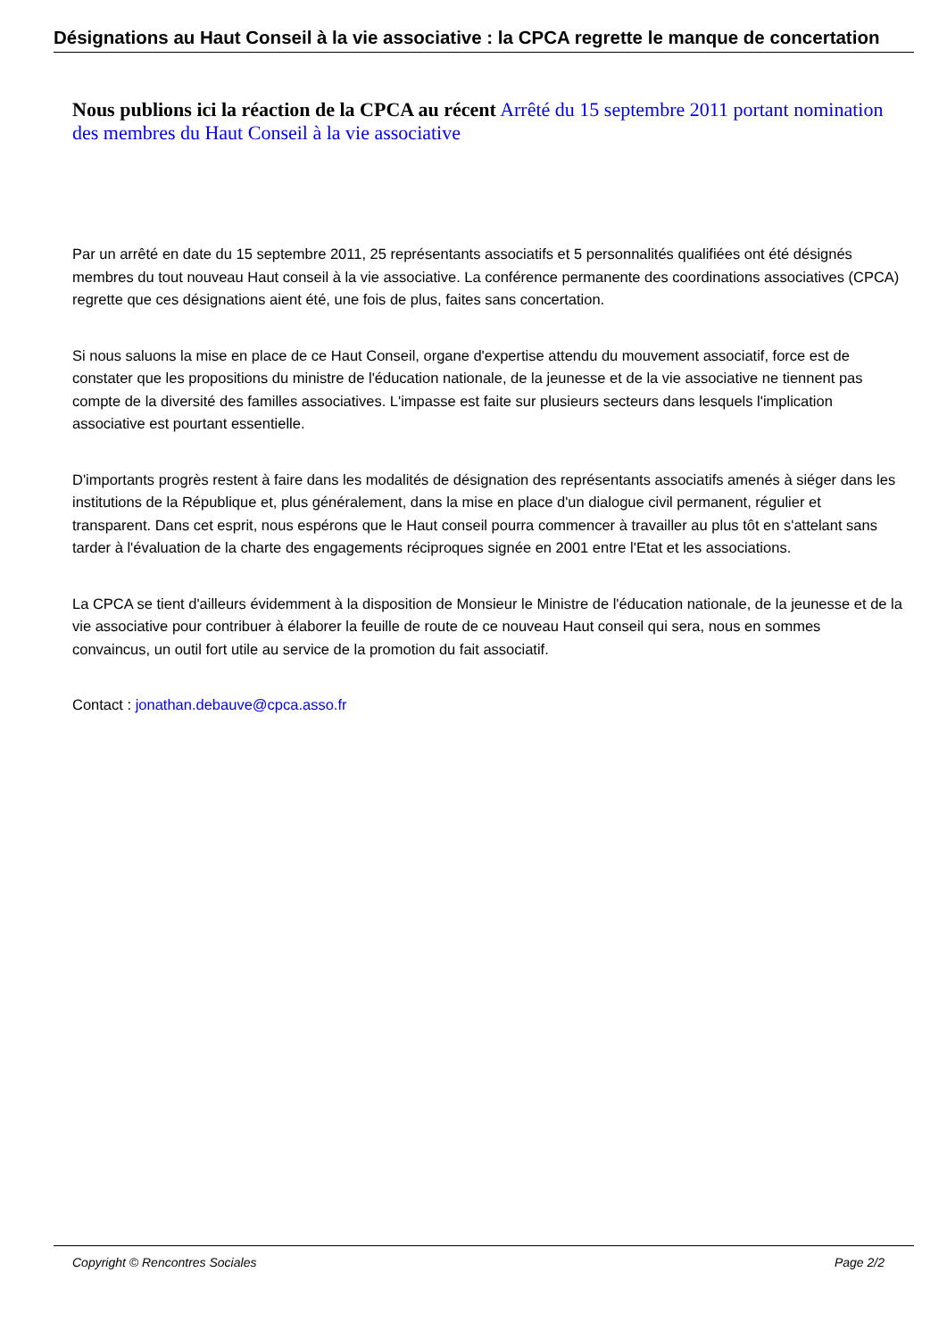Désignations au Haut Conseil à la vie associative : la CPCA regrette le manque de concertation
Nous publions ici la réaction de la CPCA au récent Arrêté du 15 septembre 2011 portant nomination des membres du Haut Conseil à la vie associative
Par un arrêté en date du 15 septembre 2011, 25 représentants associatifs et 5 personnalités qualifiées ont été désignés membres du tout nouveau Haut conseil à la vie associative. La conférence permanente des coordinations associatives (CPCA) regrette que ces désignations aient été, une fois de plus, faites sans concertation.
Si nous saluons la mise en place de ce Haut Conseil, organe d'expertise attendu du mouvement associatif, force est de constater que les propositions du ministre de l'éducation nationale, de la jeunesse et de la vie associative ne tiennent pas compte de la diversité des familles associatives. L'impasse est faite sur plusieurs secteurs dans lesquels l'implication associative est pourtant essentielle.
D'importants progrès restent à faire dans les modalités de désignation des représentants associatifs amenés à siéger dans les institutions de la République et, plus généralement, dans la mise en place d'un dialogue civil permanent, régulier et transparent. Dans cet esprit, nous espérons que le Haut conseil pourra commencer à travailler au plus tôt en s'attelant sans tarder à l'évaluation de la charte des engagements réciproques signée en 2001 entre l'Etat et les associations.
La CPCA se tient d'ailleurs évidemment à la disposition de Monsieur le Ministre de l'éducation nationale, de la jeunesse et de la vie associative pour contribuer à élaborer la feuille de route de ce nouveau Haut conseil qui sera, nous en sommes convaincus, un outil fort utile au service de la promotion du fait associatif.
Contact : jonathan.debauve@cpca.asso.fr
Copyright © Rencontres Sociales Page 2/2